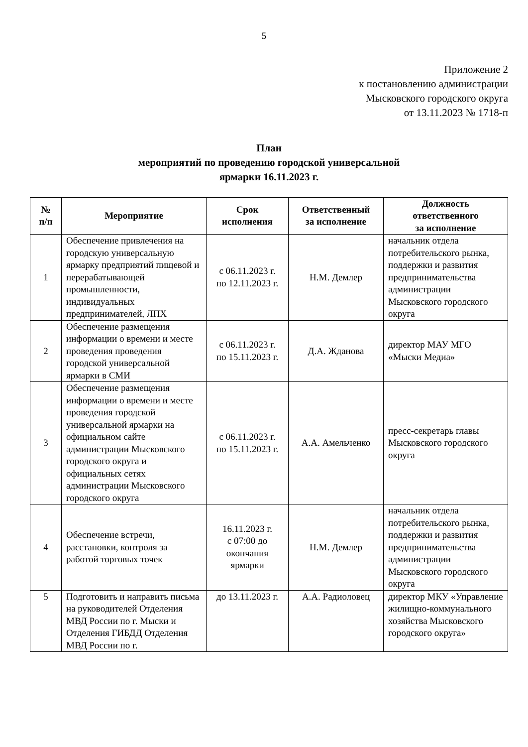5
Приложение 2
к постановлению администрации
Мысковского городского округа
от 13.11.2023 № 1718-п
План
мероприятий по проведению городской универсальной
ярмарки 16.11.2023 г.
| № п/п | Мероприятие | Срок исполнения | Ответственный за исполнение | Должность ответственного за исполнение |
| --- | --- | --- | --- | --- |
| 1 | Обеспечение привлечения на городскую универсальную ярмарку предприятий пищевой и перерабатывающей промышленности, индивидуальных предпринимателей, ЛПХ | с 06.11.2023 г. по 12.11.2023 г. | Н.М. Демлер | начальник отдела потребительского рынка, поддержки и развития предпринимательства администрации Мысковского городского округа |
| 2 | Обеспечение размещения информации о времени и месте проведения проведения городской универсальной ярмарки в СМИ | с 06.11.2023 г. по 15.11.2023 г. | Д.А. Жданова | директор МАУ МГО «Мыски Медиа» |
| 3 | Обеспечение размещения информации о времени и месте проведения городской универсальной ярмарки на официальном сайте администрации Мысковского городского округа и официальных сетях администрации Мысковского городского округа | с 06.11.2023 г. по 15.11.2023 г. | А.А. Амельченко | пресс-секретарь главы Мысковского городского округа |
| 4 | Обеспечение встречи, расстановки, контроля за работой торговых точек | 16.11.2023 г. с 07:00 до окончания ярмарки | Н.М. Демлер | начальник отдела потребительского рынка, поддержки и развития предпринимательства администрации Мысковского городского округа |
| 5 | Подготовить и направить письма на руководителей Отделения МВД России по г. Мыски и Отделения ГИБДД Отделения МВД России по г. | до 13.11.2023 г. | А.А. Радиоловец | директор МКУ «Управление жилищно-коммунального хозяйства Мысковского городского округа» |